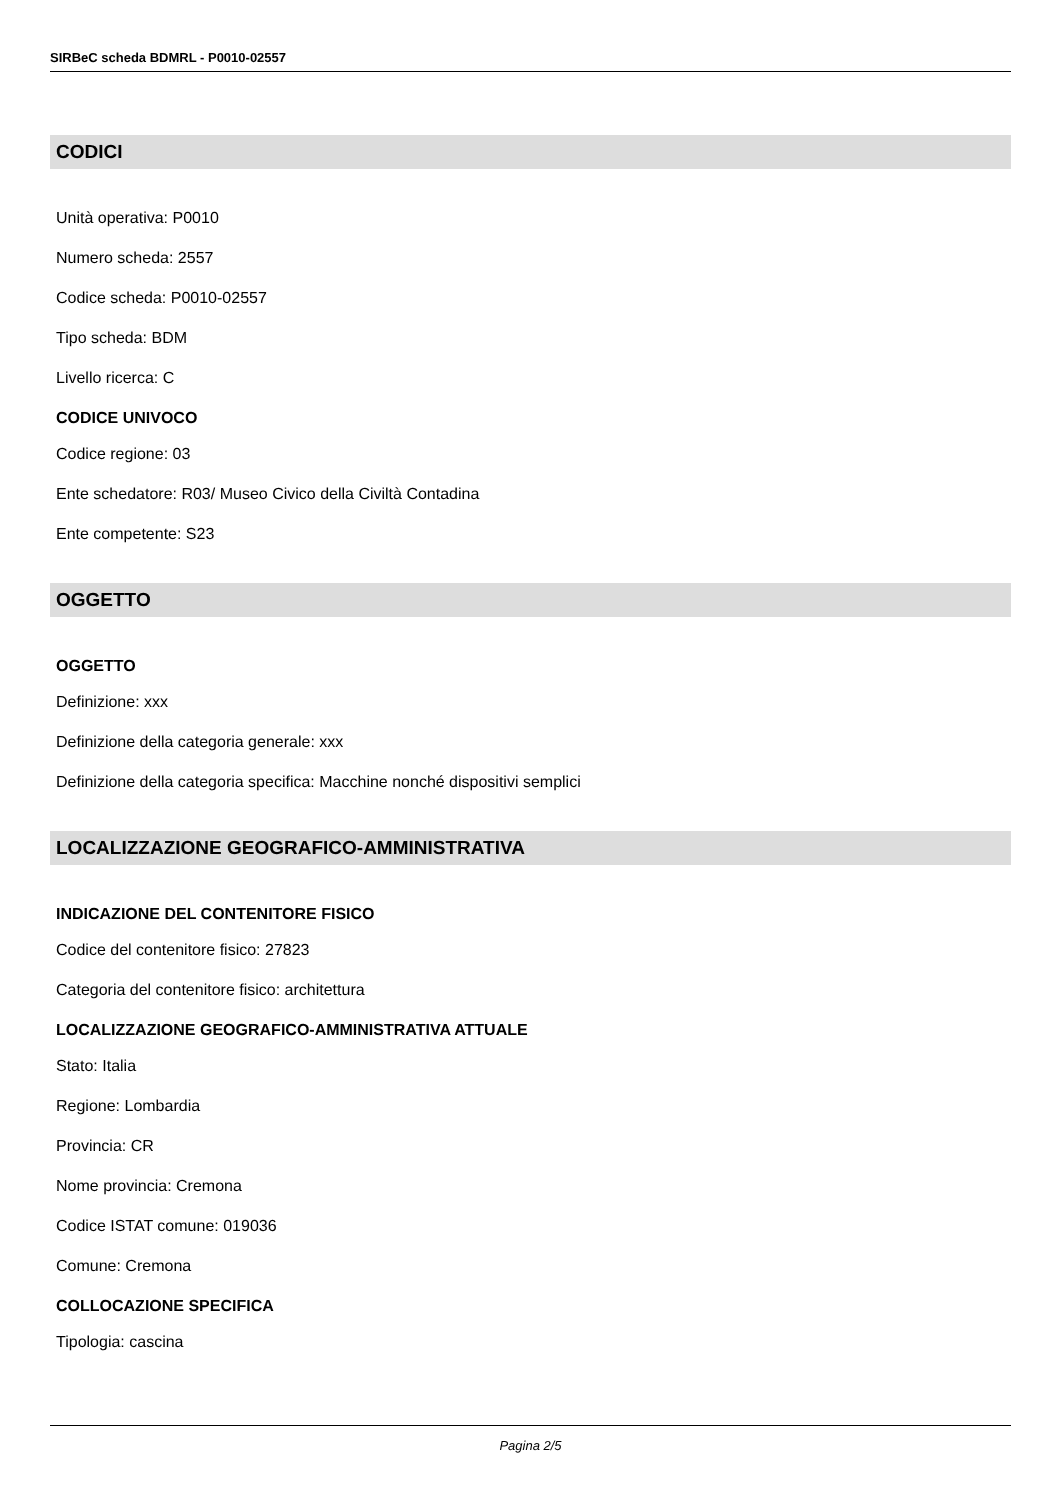SIRBeC scheda BDMRL - P0010-02557
CODICI
Unità operativa: P0010
Numero scheda: 2557
Codice scheda: P0010-02557
Tipo scheda: BDM
Livello ricerca: C
CODICE UNIVOCO
Codice regione: 03
Ente schedatore: R03/ Museo Civico della Civiltà Contadina
Ente competente: S23
OGGETTO
OGGETTO
Definizione: xxx
Definizione della categoria generale: xxx
Definizione della categoria specifica: Macchine nonché dispositivi semplici
LOCALIZZAZIONE GEOGRAFICO-AMMINISTRATIVA
INDICAZIONE DEL CONTENITORE FISICO
Codice del contenitore fisico: 27823
Categoria del contenitore fisico: architettura
LOCALIZZAZIONE GEOGRAFICO-AMMINISTRATIVA ATTUALE
Stato: Italia
Regione: Lombardia
Provincia: CR
Nome provincia: Cremona
Codice ISTAT comune: 019036
Comune: Cremona
COLLOCAZIONE SPECIFICA
Tipologia: cascina
Pagina 2/5